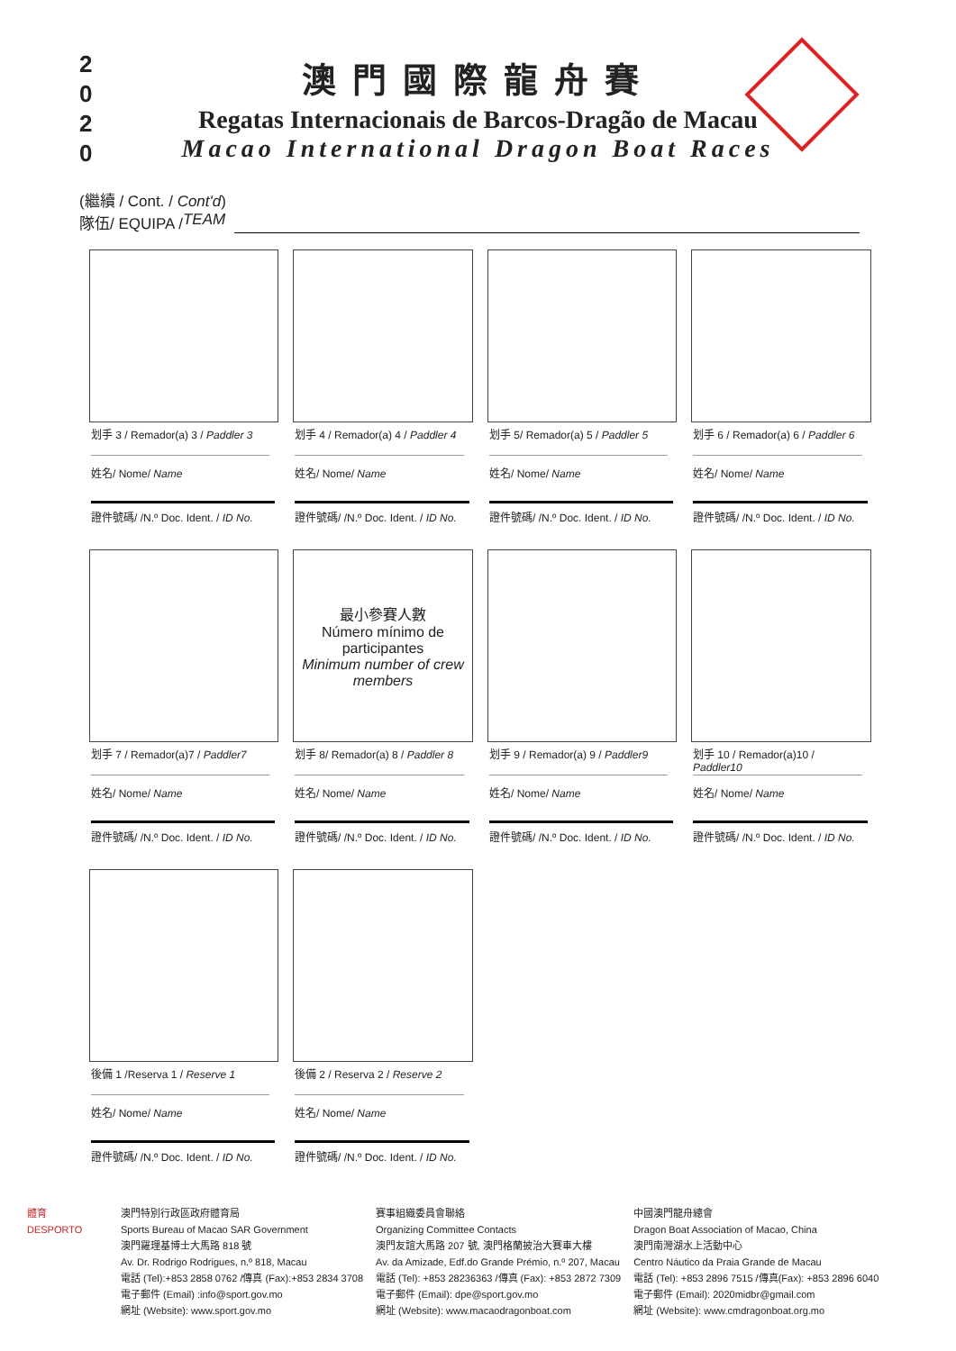2 0 2 0
澳門國際龍舟賽
Regatas Internacionais de Barcos-Dragão de Macau
Macao International Dragon Boat Races
(繼續 / Cont. / Cont'd)
隊伍/ EQUIPA / TEAM
划手 3 / Remador(a) 3 / Paddler 3
姓名/ Nome/ Name
證件號碼/ /N.º Doc. Ident. / ID No.
划手 4 / Remador(a) 4 / Paddler 4
姓名/ Nome/ Name
證件號碼/ /N.º Doc. Ident. / ID No.
划手 5/ Remador(a) 5 / Paddler 5
姓名/ Nome/ Name
證件號碼/ /N.º Doc. Ident. / ID No.
划手 6 / Remador(a) 6 / Paddler 6
姓名/ Nome/ Name
證件號碼/ /N.º Doc. Ident. / ID No.
划手 7 / Remador(a)7 / Paddler7
姓名/ Nome/ Name
證件號碼/ /N.º Doc. Ident. / ID No.
最小參賽人數
Número mínimo de participantes
Minimum number of crew members
划手 8/ Remador(a) 8 / Paddler 8
姓名/ Nome/ Name
證件號碼/ /N.º Doc. Ident. / ID No.
划手 9 / Remador(a) 9 / Paddler9
姓名/ Nome/ Name
證件號碼/ /N.º Doc. Ident. / ID No.
划手 10 / Remador(a)10 / Paddler10
姓名/ Nome/ Name
證件號碼/ /N.º Doc. Ident. / ID No.
後備 1 /Reserva 1 / Reserve 1
姓名/ Nome/ Name
證件號碼/ /N.º Doc. Ident. / ID No.
後備 2 / Reserva 2 / Reserve 2
姓名/ Nome/ Name
證件號碼/ /N.º Doc. Ident. / ID No.
體育
DESPORTO
澳門特別行政區政府體育局
Sports Bureau of Macao SAR Government
澳門羅理基博士大馬路 818 號
Av. Dr. Rodrigo Rodrigues, n.º 818, Macau
電話 (Tel):+853 2858 0762 /傳真 (Fax):+853 2834 3708
電子郵件 (Email) :info@sport.gov.mo
網址 (Website): www.sport.gov.mo
賽事組織委員會聯絡
Organizing Committee Contacts
澳門友誼大馬路 207 號, 澳門格蘭披治大賽車大樓
Av. da Amizade, Edf.do Grande Prémio, n.º 207, Macau
電話 (Tel): +853 28236363 /傳真 (Fax): +853 2872 7309
電子郵件 (Email): dpe@sport.gov.mo
網址 (Website): www.macaodragonboat.com
中國澳門龍舟總會
Dragon Boat Association of Macao, China
澳門南灣湖水上活動中心
Centro Náutico da Praia Grande de Macau
電話 (Tel): +853 2896 7515 /傳真(Fax): +853 2896 6040
電子郵件 (Email): 2020midbr@gmail.com
網址 (Website): www.cmdragonboat.org.mo